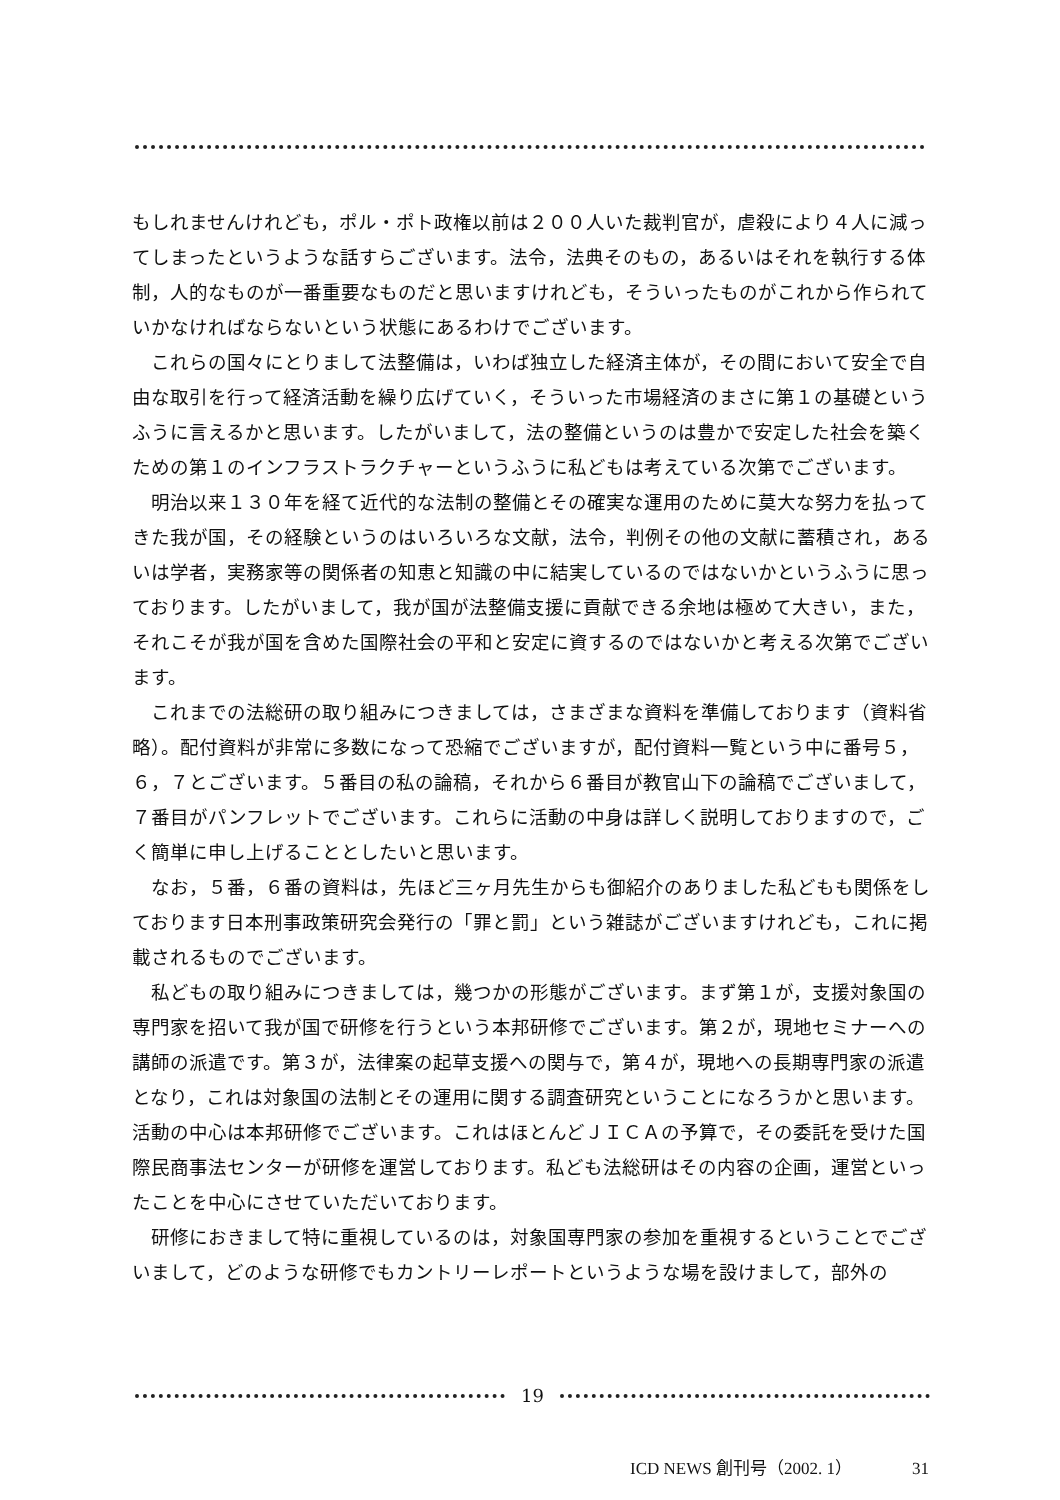もしれませんけれども，ポル・ポト政権以前は２００人いた裁判官が，虐殺により４人に減ってしまったというような話すらございます。法令，法典そのもの，あるいはそれを執行する体制，人的なものが一番重要なものだと思いますけれども，そういったものがこれから作られていかなければならないという状態にあるわけでございます。
　これらの国々にとりまして法整備は，いわば独立した経済主体が，その間において安全で自由な取引を行って経済活動を繰り広げていく，そういった市場経済のまさに第１の基礎というふうに言えるかと思います。したがいまして，法の整備というのは豊かで安定した社会を築くための第１のインフラストラクチャーというふうに私どもは考えている次第でございます。
　明治以来１３０年を経て近代的な法制の整備とその確実な運用のために莫大な努力を払ってきた我が国，その経験というのはいろいろな文献，法令，判例その他の文献に蓄積され，あるいは学者，実務家等の関係者の知恵と知識の中に結実しているのではないかというふうに思っております。したがいまして，我が国が法整備支援に貢献できる余地は極めて大きい，また，それこそが我が国を含めた国際社会の平和と安定に資するのではないかと考える次第でございます。
　これまでの法総研の取り組みにつきましては，さまざまな資料を準備しております（資料省略）。配付資料が非常に多数になって恐縮でございますが，配付資料一覧という中に番号５，６，７とございます。５番目の私の論稿，それから６番目が教官山下の論稿でございまして，７番目がパンフレットでございます。これらに活動の中身は詳しく説明しておりますので，ごく簡単に申し上げることとしたいと思います。
　なお，５番，６番の資料は，先ほど三ヶ月先生からも御紹介のありました私どもも関係をしております日本刑事政策研究会発行の「罪と罰」という雑誌がございますけれども，これに掲載されるものでございます。
　私どもの取り組みにつきましては，幾つかの形態がございます。まず第１が，支援対象国の専門家を招いて我が国で研修を行うという本邦研修でございます。第２が，現地セミナーへの講師の派遣です。第３が，法律案の起草支援への関与で，第４が，現地への長期専門家の派遣となり，これは対象国の法制とその運用に関する調査研究ということになろうかと思います。活動の中心は本邦研修でございます。これはほとんどＪＩＣＡの予算で，その委託を受けた国際民商事法センターが研修を運営しております。私ども法総研はその内容の企画，運営といったことを中心にさせていただいております。
　研修におきまして特に重視しているのは，対象国専門家の参加を重視するということでございまして，どのような研修でもカントリーレポートというような場を設けまして，部外の
19
ICD NEWS 創刊号（2002. 1） 31